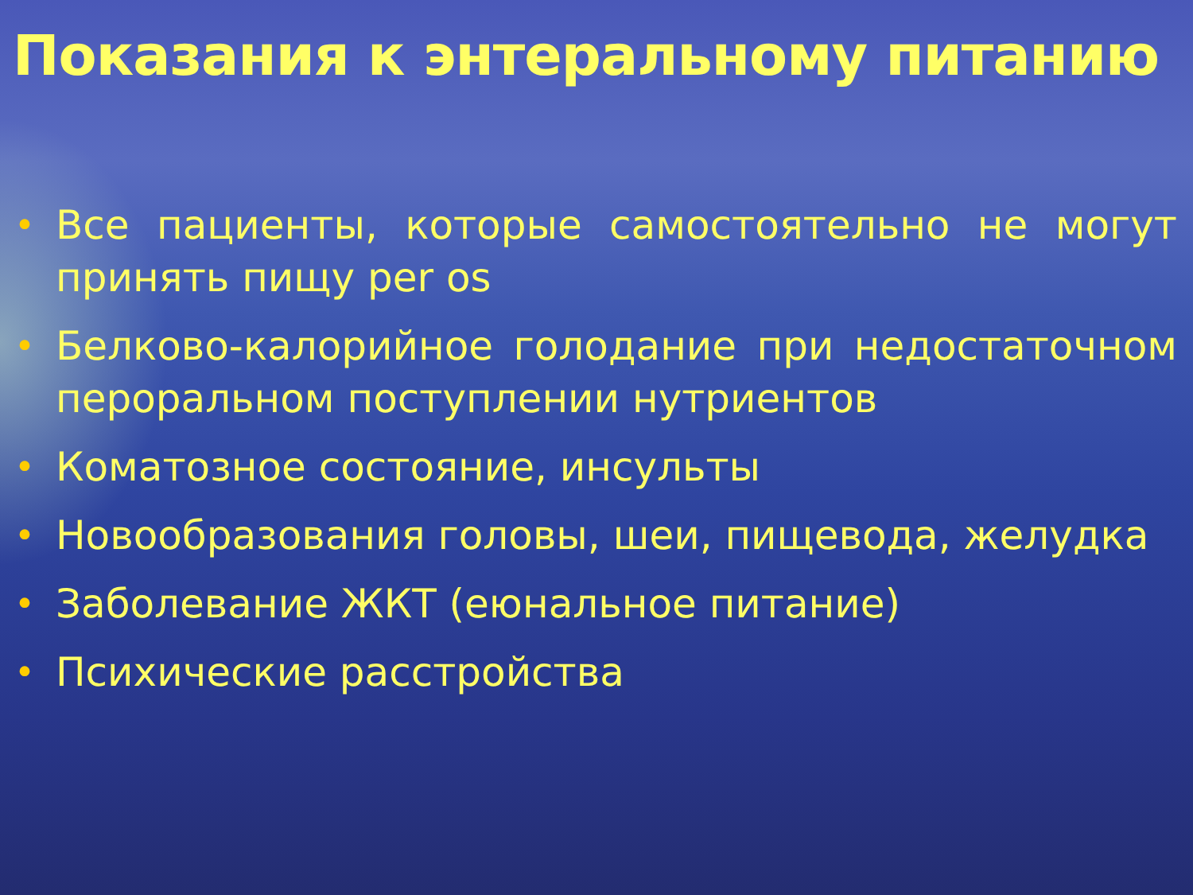Показания к энтеральному питанию
• Все пациенты, которые самостоятельно не могут принять пищу per os
• Белково-калорийное голодание при недостаточном пероральном поступлении нутриентов
• Коматозное состояние, инсульты
• Новообразования головы, шеи, пищевода, желудка
• Заболевание ЖКТ (еюнальное питание)
• Психические расстройства